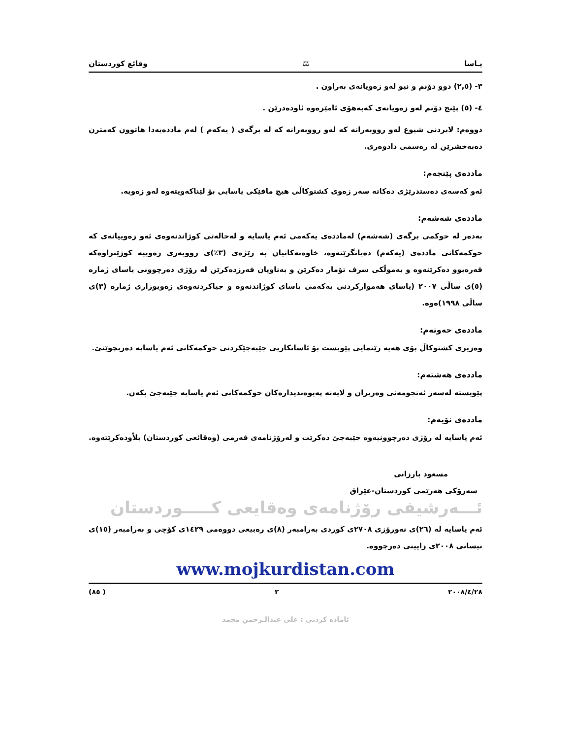یـاسا ⚖ وقائع كوردستان
٣- (٢,٥) دوو دۆنم و نیو لەو زەویانەی بەراون .
٤- (٥) پێنج دۆنم لەو زەویانەی کەبەهۆی ئامێرەوە ئاودەدرێن .
دووەم: لابردنی شیوع لەو رووبەرانە کە لەو رووبەرانە کە لە برگەی ( یەکەم ) لەم ماددەیەدا هاتوون کەمترن دەبەخشرێن لە رەسمی دادوەری.
ماددەی پێنجەم:
ئەو کەسەی دەستدرێژی دەکاتە سەر زەوی کشتوکاڵی هیچ مافێکی یاسایی بۆ لێناکەویتەوە لەو زەویە.
ماددەی شەشەم:
بەدەر لە حوکمی برگەی (شەشەم) لەماددەی یەکەمی ئەم یاسایە و لەحالەتی کوژاندنەوەی ئەو زەوییانەی کە حوکمەکانی ماددەی (یەکەم) دەیانگرێتەوە، خاوەنەکانیان بە رێژەی (٣٪)ی رووبەری زەوییە کوژێنراوەکە قەرەبوو دەکرێنەوە و بەموڵکی سرف تۆمار دەکرێن و بەناویان فەرزدەکرێن لە رۆژی دەرچوونی یاسای ژمارە (٥)ی ساڵی ٢٠٠٧ (یاسای هەموارکردنی یەکەمی یاسای کوژاندنەوە و جیاکردنەوەی زەویوزاری ژمارە (٣)ی ساڵی ١٩٩٨)ەوە.
ماددەی حەوتەم:
وەزیری کشتوکاڵ بۆی هەیە رێنمایی پێویست بۆ ئاسانکاریی جێبەجێکردنی حوکمەکانی ئەم یاسایە دەربچوێنێ.
ماددەی هەشتەم:
پێویستە لەسەر ئەنجومەنی وەزیران و لایەنە پەیوەندیدارەکان حوکمەکانی ئەم یاسایە جێبەجێ بکەن.
ماددەی نۆیەم:
ئەم یاسایە لە رۆژی دەرچوونیەوە جێبەجێ دەکرێت و لەرۆژنامەی فەرمی (وەقائعی کوردستان) بلاْودەکرێتەوە.
مسعود بارزانی
سەرۆکی هەرێمی کوردستان-عێراق
ئـــەرشیفی رۆژنامەی وەقایعی کـــــوردستان
ئەم یاسایە لە (٢٦)ی نەورۆزی ٢٧٠٨ی کوردی بەرامبەر (٨)ی رەبیعی دووەمی ١٤٢٩ی کۆچی و بەرامبەر (١٥)ی نیسانی ٢٠٠٨ی زایینی دەرچووە.
www.mojkurdistan.com
٢٠٠٨/٤/٢٨ ٣ ( ٨٥)
ئامادە کردنی : علی عبدالـرحمن محمد